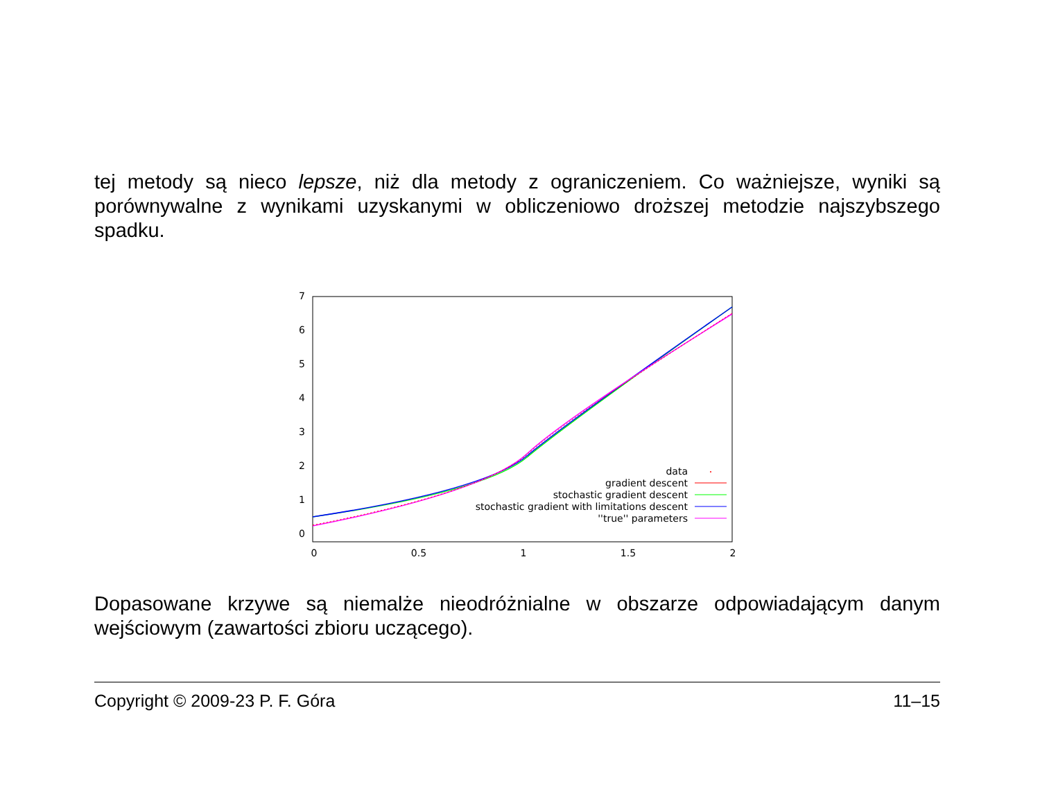tej metody są nieco lepsze, niż dla metody z ograniczeniem. Co ważniejsze, wyniki są porównywalne z wynikami uzyskanymi w obliczeniowo droższej metodzie najszybszego spadku.
0
1
2
3
4
5
6
7
0
0.5
1
1.5
2
data
gradient descent
stochastic gradient descent
stochastic gradient with limitations descent
''true'' parameters
Dopasowane krzywe są niemalże nieodróżnialne w obszarze odpowiadającym danym wejściowym (zawartości zbioru uczącego).
Copyright © 2009-23 P. F. Góra 11–15